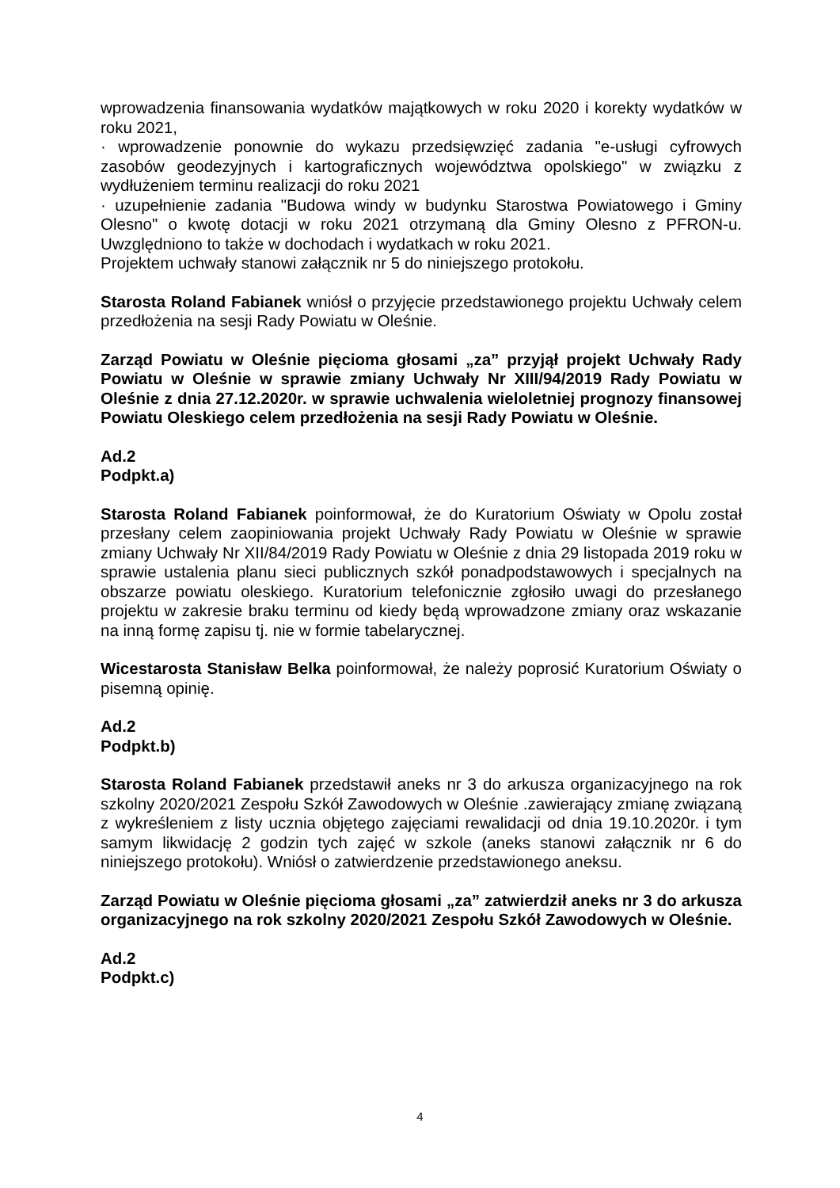wprowadzenia finansowania wydatków majątkowych w roku 2020 i korekty wydatków w roku 2021,
· wprowadzenie ponownie do wykazu przedsięwzięć zadania "e-usługi cyfrowych zasobów geodezyjnych i kartograficznych województwa opolskiego" w związku z wydłużeniem terminu realizacji do roku 2021
· uzupełnienie zadania "Budowa windy w budynku Starostwa Powiatowego i Gminy Olesno" o kwotę dotacji w roku 2021 otrzymaną dla Gminy Olesno z PFRON-u. Uwzględniono to także w dochodach i wydatkach w roku 2021.
Projektem uchwały stanowi załącznik nr 5 do niniejszego protokołu.
Starosta Roland Fabianek wniósł o przyjęcie przedstawionego projektu Uchwały celem przedłożenia na sesji Rady Powiatu w Oleśnie.
Zarząd Powiatu w Oleśnie pięcioma głosami „za” przyjął projekt Uchwały Rady Powiatu w Oleśnie w sprawie zmiany Uchwały Nr XIII/94/2019 Rady Powiatu w Oleśnie z dnia 27.12.2020r. w sprawie uchwalenia wieloletniej prognozy finansowej Powiatu Oleskiego celem przedłożenia na sesji Rady Powiatu w Oleśnie.
Ad.2
Podpkt.a)
Starosta Roland Fabianek poinformował, że do Kuratorium Oświaty w Opolu został przesłany celem zaopiniowania projekt Uchwały Rady Powiatu w Oleśnie w sprawie zmiany Uchwały Nr XII/84/2019 Rady Powiatu w Oleśnie z dnia 29 listopada 2019 roku w sprawie ustalenia planu sieci publicznych szkół ponadpodstawowych i specjalnych na obszarze powiatu oleskiego. Kuratorium telefonicznie zgłosiło uwagi do przesłanego projektu w zakresie braku terminu od kiedy będą wprowadzone zmiany oraz wskazanie na inną formę zapisu tj. nie w formie tabelarycznej.
Wicestarosta Stanisław Belka poinformował, że należy poprosić Kuratorium Oświaty o pisemną opinię.
Ad.2
Podpkt.b)
Starosta Roland Fabianek przedstawił aneks nr 3 do arkusza organizacyjnego na rok szkolny 2020/2021 Zespołu Szkół Zawodowych w Oleśnie .zawierający zmianę związaną z wykreśleniem z listy ucznia objętego zajęciami rewalidacji od dnia 19.10.2020r. i tym samym likwidację 2 godzin tych zajęć w szkole (aneks stanowi załącznik nr 6 do niniejszego protokołu). Wniósł o zatwierdzenie przedstawionego aneksu.
Zarząd Powiatu w Oleśnie pięcioma głosami „za” zatwierdził aneks nr 3 do arkusza organizacyjnego na rok szkolny 2020/2021 Zespołu Szkół Zawodowych w Oleśnie.
Ad.2
Podpkt.c)
4